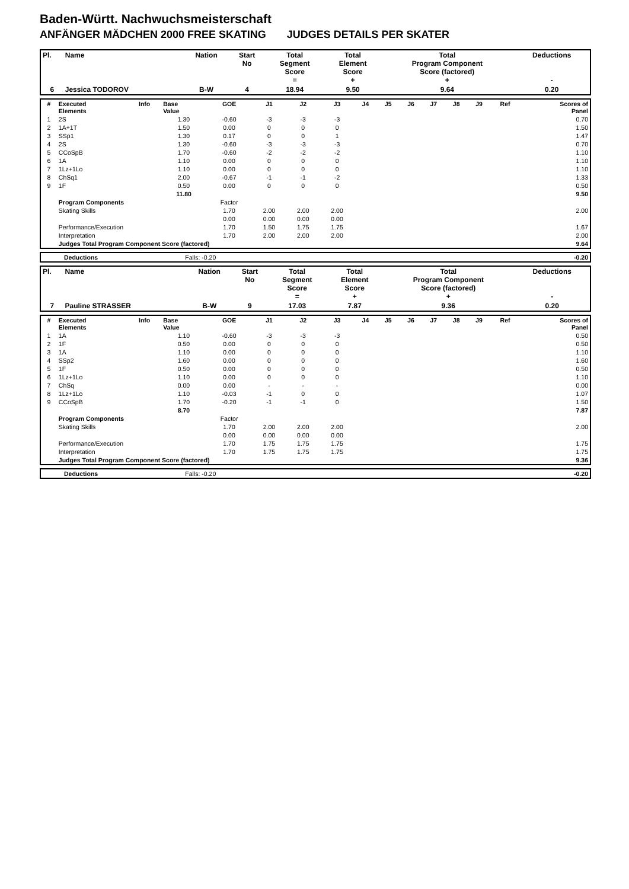Baden-Württ. Nachwuchsmeisterschaft
ANFÄNGER MÄDCHEN 2000 FREE SKATING JUDGES DETAILS PER SKATER
| Pl. | Name | Nation | Start No | Total Segment Score = | Total Element Score + | Total Program Component Score (factored) + | Deductions - |
| --- | --- | --- | --- | --- | --- | --- | --- |
| 6 | Jessica TODOROV | B-W | 4 | 18.94 | 9.50 | 9.64 | 0.20 |
| # | Executed Elements | Info | Base Value | GOE | J1 | J2 | J3 | J4 | J5 | J6 | J7 | J8 | J9 | Ref | Scores of Panel |
| --- | --- | --- | --- | --- | --- | --- | --- | --- | --- | --- | --- | --- | --- | --- | --- |
| 1 | 2S | | 1.30 | -0.60 | -3 | -3 | -3 | | | | | | | | 0.70 |
| 2 | 1A+1T | | 1.50 | 0.00 | 0 | 0 | 0 | | | | | | | | 1.50 |
| 3 | SSp1 | | 1.30 | 0.17 | 0 | 0 | 1 | | | | | | | | 1.47 |
| 4 | 2S | | 1.30 | -0.60 | -3 | -3 | -3 | | | | | | | | 0.70 |
| 5 | CCoSpB | | 1.70 | -0.60 | -2 | -2 | -2 | | | | | | | | 1.10 |
| 6 | 1A | | 1.10 | 0.00 | 0 | 0 | 0 | | | | | | | | 1.10 |
| 7 | 1Lz+1Lo | | 1.10 | 0.00 | 0 | 0 | 0 | | | | | | | | 1.10 |
| 8 | ChSq1 | | 2.00 | -0.67 | -1 | -1 | -2 | | | | | | | | 1.33 |
| 9 | 1F | | 0.50 | 0.00 | 0 | 0 | 0 | | | | | | | | 0.50 |
| | | | 11.80 | | | | | | | | | | | | 9.50 |
| | Program Components | | | Factor | | | | | | | | | | | |
| | Skating Skills | | | 1.70 | 2.00 | 2.00 | 2.00 | | | | | | | | 2.00 |
| | | | | 0.00 | 0.00 | 0.00 | 0.00 | | | | | | | | |
| | Performance/Execution | | | 1.70 | 1.50 | 1.75 | 1.75 | | | | | | | | 1.67 |
| | Interpretation | | | 1.70 | 2.00 | 2.00 | 2.00 | | | | | | | | 2.00 |
| | Judges Total Program Component Score (factored) | | | | | | | | | | | | | | 9.64 |
| | Deductions | Falls: -0.20 | | -0.20 |
| Pl. | Name | Nation | Start No | Total Segment Score = | Total Element Score + | Total Program Component Score (factored) + | Deductions - |
| --- | --- | --- | --- | --- | --- | --- | --- |
| 7 | Pauline STRASSER | B-W | 9 | 17.03 | 7.87 | 9.36 | 0.20 |
| # | Executed Elements | Info | Base Value | GOE | J1 | J2 | J3 | J4 | J5 | J6 | J7 | J8 | J9 | Ref | Scores of Panel |
| --- | --- | --- | --- | --- | --- | --- | --- | --- | --- | --- | --- | --- | --- | --- | --- |
| 1 | 1A | | 1.10 | -0.60 | -3 | -3 | -3 | | | | | | | | 0.50 |
| 2 | 1F | | 0.50 | 0.00 | 0 | 0 | 0 | | | | | | | | 0.50 |
| 3 | 1A | | 1.10 | 0.00 | 0 | 0 | 0 | | | | | | | | 1.10 |
| 4 | SSp2 | | 1.60 | 0.00 | 0 | 0 | 0 | | | | | | | | 1.60 |
| 5 | 1F | | 0.50 | 0.00 | 0 | 0 | 0 | | | | | | | | 0.50 |
| 6 | 1Lz+1Lo | | 1.10 | 0.00 | 0 | 0 | 0 | | | | | | | | 1.10 |
| 7 | ChSq | | 0.00 | 0.00 | - | - | - | | | | | | | | 0.00 |
| 8 | 1Lz+1Lo | | 1.10 | -0.03 | -1 | 0 | 0 | | | | | | | | 1.07 |
| 9 | CCoSpB | | 1.70 | -0.20 | -1 | -1 | 0 | | | | | | | | 1.50 |
| | | | 8.70 | | | | | | | | | | | | 7.87 |
| | Program Components | | | Factor | | | | | | | | | | | |
| | Skating Skills | | | 1.70 | 2.00 | 2.00 | 2.00 | | | | | | | | 2.00 |
| | | | | 0.00 | 0.00 | 0.00 | 0.00 | | | | | | | | |
| | Performance/Execution | | | 1.70 | 1.75 | 1.75 | 1.75 | | | | | | | | 1.75 |
| | Interpretation | | | 1.70 | 1.75 | 1.75 | 1.75 | | | | | | | | 1.75 |
| | Judges Total Program Component Score (factored) | | | | | | | | | | | | | | 9.36 |
| | Deductions | Falls: -0.20 | | -0.20 |